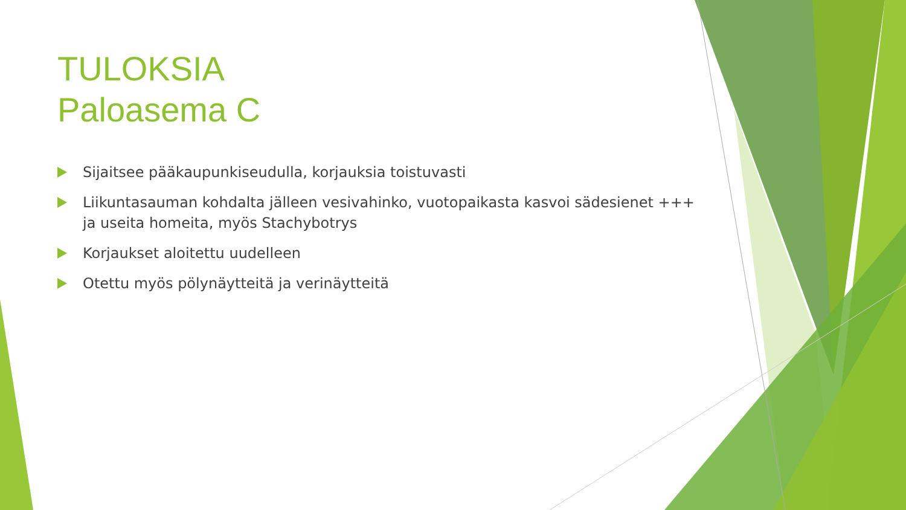TULOKSIA
Paloasema C
Sijaitsee pääkaupunkiseudulla, korjauksia toistuvasti
Liikuntasauman kohdalta jälleen vesivahinko, vuotopaikasta kasvoi sädesienet +++ ja useita homeita, myös Stachybotrys
Korjaukset aloitettu uudelleen
Otettu myös pölynäytteitä ja verinäytteitä